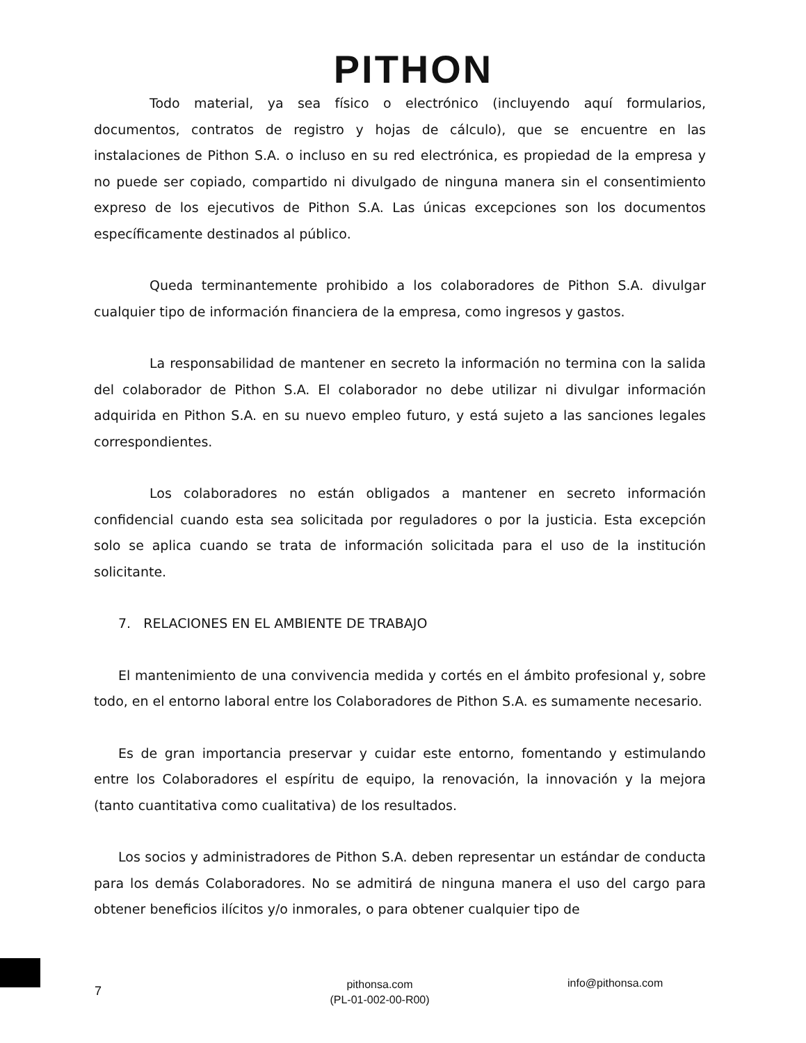PITHON
Todo material, ya sea físico o electrónico (incluyendo aquí formularios, documentos, contratos de registro y hojas de cálculo), que se encuentre en las instalaciones de Pithon S.A. o incluso en su red electrónica, es propiedad de la empresa y no puede ser copiado, compartido ni divulgado de ninguna manera sin el consentimiento expreso de los ejecutivos de Pithon S.A. Las únicas excepciones son los documentos específicamente destinados al público.
Queda terminantemente prohibido a los colaboradores de Pithon S.A. divulgar cualquier tipo de información financiera de la empresa, como ingresos y gastos.
La responsabilidad de mantener en secreto la información no termina con la salida del colaborador de Pithon S.A. El colaborador no debe utilizar ni divulgar información adquirida en Pithon S.A. en su nuevo empleo futuro, y está sujeto a las sanciones legales correspondientes.
Los colaboradores no están obligados a mantener en secreto información confidencial cuando esta sea solicitada por reguladores o por la justicia. Esta excepción solo se aplica cuando se trata de información solicitada para el uso de la institución solicitante.
7. RELACIONES EN EL AMBIENTE DE TRABAJO
El mantenimiento de una convivencia medida y cortés en el ámbito profesional y, sobre todo, en el entorno laboral entre los Colaboradores de Pithon S.A. es sumamente necesario.
Es de gran importancia preservar y cuidar este entorno, fomentando y estimulando entre los Colaboradores el espíritu de equipo, la renovación, la innovación y la mejora (tanto cuantitativa como cualitativa) de los resultados.
Los socios y administradores de Pithon S.A. deben representar un estándar de conducta para los demás Colaboradores. No se admitirá de ninguna manera el uso del cargo para obtener beneficios ilícitos y/o inmorales, o para obtener cualquier tipo de
7
pithonsa.com
(PL-01-002-00-R00)
info@pithonsa.com